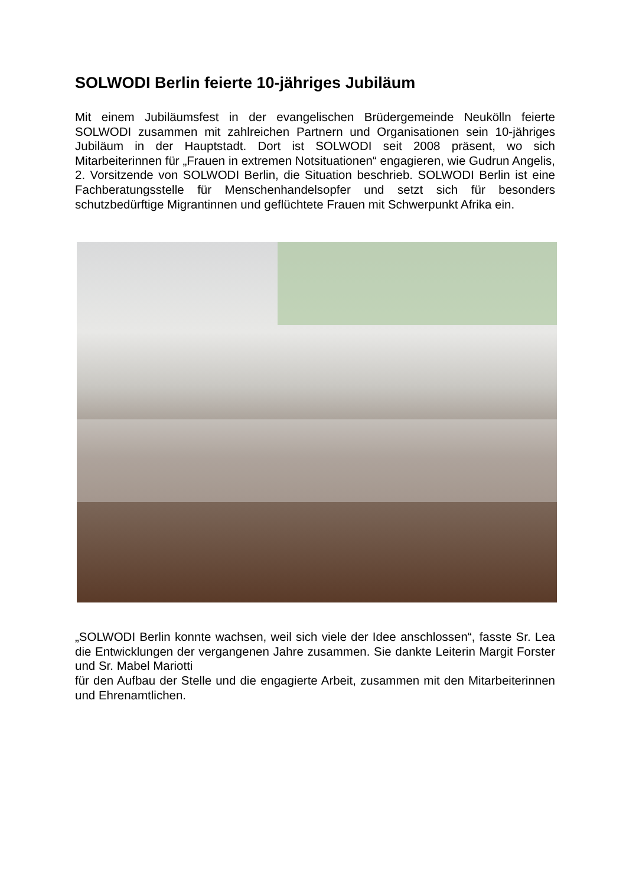SOLWODI Berlin feierte 10-jähriges Jubiläum
Mit einem Jubiläumsfest in der evangelischen Brüdergemeinde Neukölln feierte SOLWODI zusammen mit zahlreichen Partnern und Organisationen sein 10-jähriges Jubiläum in der Hauptstadt. Dort ist SOLWODI seit 2008 präsent, wo sich Mitarbeiterinnen für „Frauen in extremen Notsituationen“ engagieren, wie Gudrun Angelis, 2. Vorsitzende von SOLWODI Berlin, die Situation beschrieb. SOLWODI Berlin ist eine Fachberatungsstelle für Menschenhandelsopfer und setzt sich für besonders schutzbedürftige Migrantinnen und geflüchtete Frauen mit Schwerpunkt Afrika ein.
„SOLWODI Berlin konnte wachsen, weil sich viele der Idee anschlossen“, fasste Sr. Lea die Entwicklungen der vergangenen Jahre zusammen. Sie dankte Leiterin Margit Forster und Sr. Mabel Mariotti
für den Aufbau der Stelle und die engagierte Arbeit, zusammen mit den Mitarbeiterinnen und Ehrenamtlichen.